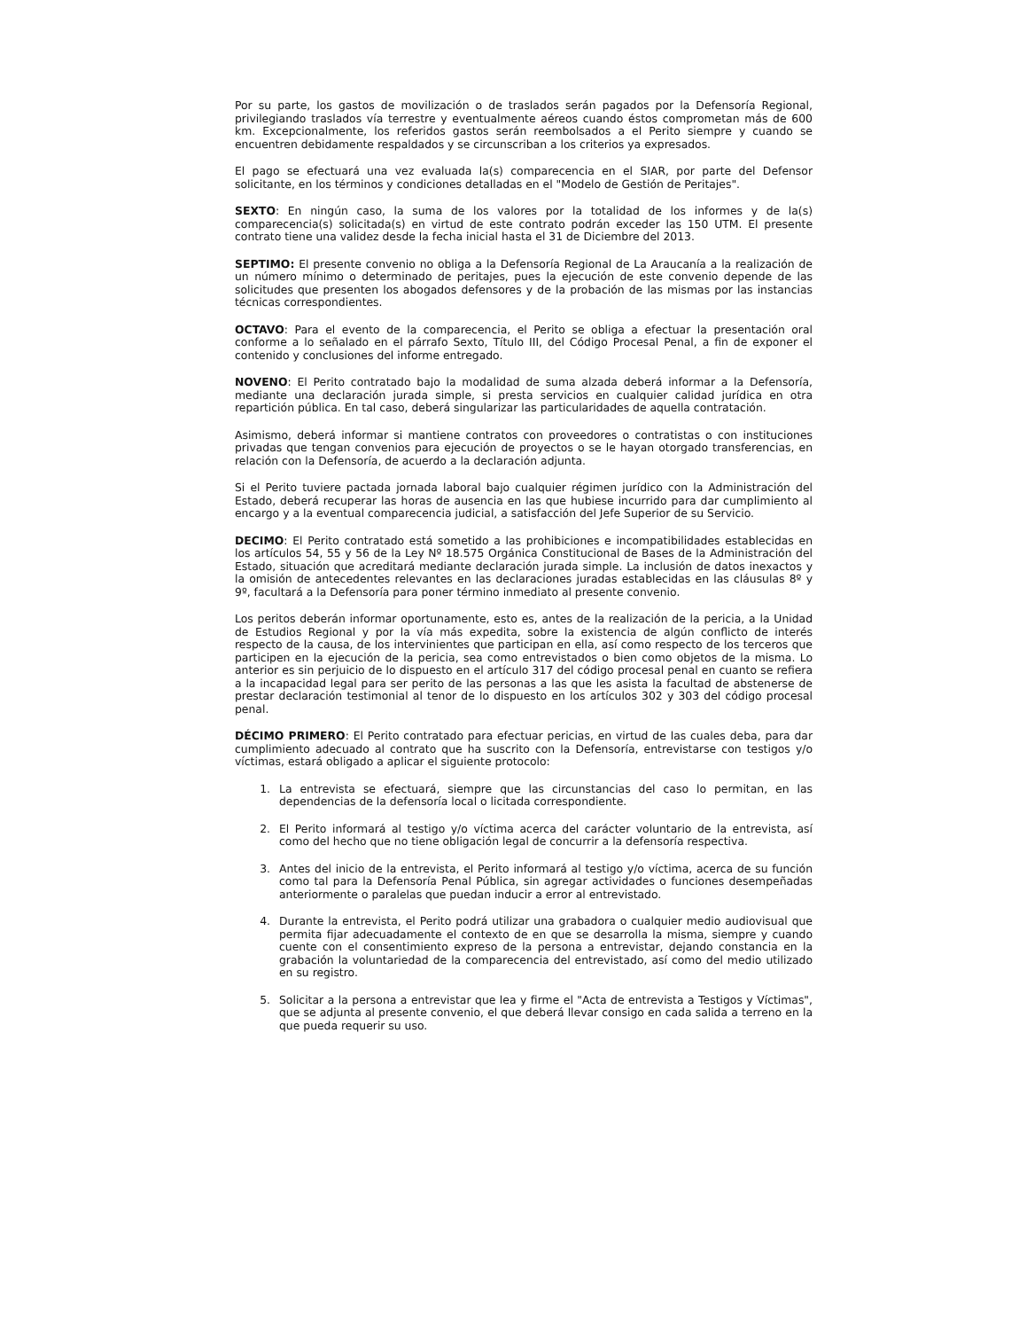Por su parte, los gastos de movilización o de traslados serán pagados por la Defensoría Regional, privilegiando traslados vía terrestre y eventualmente aéreos cuando éstos comprometan más de 600 km. Excepcionalmente, los referidos gastos serán reembolsados a el Perito siempre y cuando se encuentren debidamente respaldados y se circunscriban a los criterios ya expresados.
El pago se efectuará una vez evaluada la(s) comparecencia en el SIAR, por parte del Defensor solicitante, en los términos y condiciones detalladas en el "Modelo de Gestión de Peritajes".
SEXTO: En ningún caso, la suma de los valores por la totalidad de los informes y de la(s) comparecencia(s) solicitada(s) en virtud de este contrato podrán exceder las 150 UTM. El presente contrato tiene una validez desde la fecha inicial hasta el 31 de Diciembre del 2013.
SEPTIMO: El presente convenio no obliga a la Defensoría Regional de La Araucanía a la realización de un número mínimo o determinado de peritajes, pues la ejecución de este convenio depende de las solicitudes que presenten los abogados defensores y de la probación de las mismas por las instancias técnicas correspondientes.
OCTAVO: Para el evento de la comparecencia, el Perito se obliga a efectuar la presentación oral conforme a lo señalado en el párrafo Sexto, Título III, del Código Procesal Penal, a fin de exponer el contenido y conclusiones del informe entregado.
NOVENO: El Perito contratado bajo la modalidad de suma alzada deberá informar a la Defensoría, mediante una declaración jurada simple, si presta servicios en cualquier calidad jurídica en otra repartición pública. En tal caso, deberá singularizar las particularidades de aquella contratación.
Asimismo, deberá informar si mantiene contratos con proveedores o contratistas o con instituciones privadas que tengan convenios para ejecución de proyectos o se le hayan otorgado transferencias, en relación con la Defensoría, de acuerdo a la declaración adjunta.
Si el Perito tuviere pactada jornada laboral bajo cualquier régimen jurídico con la Administración del Estado, deberá recuperar las horas de ausencia en las que hubiese incurrido para dar cumplimiento al encargo y a la eventual comparecencia judicial, a satisfacción del Jefe Superior de su Servicio.
DECIMO: El Perito contratado está sometido a las prohibiciones e incompatibilidades establecidas en los artículos 54, 55 y 56 de la Ley Nº 18.575 Orgánica Constitucional de Bases de la Administración del Estado, situación que acreditará mediante declaración jurada simple. La inclusión de datos inexactos y la omisión de antecedentes relevantes en las declaraciones juradas establecidas en las cláusulas 8º y 9º, facultará a la Defensoría para poner término inmediato al presente convenio.
Los peritos deberán informar oportunamente, esto es, antes de la realización de la pericia, a la Unidad de Estudios Regional y por la vía más expedita, sobre la existencia de algún conflicto de interés respecto de la causa, de los intervinientes que participan en ella, así como respecto de los terceros que participen en la ejecución de la pericia, sea como entrevistados o bien como objetos de la misma. Lo anterior es sin perjuicio de lo dispuesto en el artículo 317 del código procesal penal en cuanto se refiera a la incapacidad legal para ser perito de las personas a las que les asista la facultad de abstenerse de prestar declaración testimonial al tenor de lo dispuesto en los artículos 302 y 303 del código procesal penal.
DÉCIMO PRIMERO: El Perito contratado para efectuar pericias, en virtud de las cuales deba, para dar cumplimiento adecuado al contrato que ha suscrito con la Defensoría, entrevistarse con testigos y/o víctimas, estará obligado a aplicar el siguiente protocolo:
1. La entrevista se efectuará, siempre que las circunstancias del caso lo permitan, en las dependencias de la defensoría local o licitada correspondiente.
2. El Perito informará al testigo y/o víctima acerca del carácter voluntario de la entrevista, así como del hecho que no tiene obligación legal de concurrir a la defensoría respectiva.
3. Antes del inicio de la entrevista, el Perito informará al testigo y/o víctima, acerca de su función como tal para la Defensoría Penal Pública, sin agregar actividades o funciones desempeñadas anteriormente o paralelas que puedan inducir a error al entrevistado.
4. Durante la entrevista, el Perito podrá utilizar una grabadora o cualquier medio audiovisual que permita fijar adecuadamente el contexto de en que se desarrolla la misma, siempre y cuando cuente con el consentimiento expreso de la persona a entrevistar, dejando constancia en la grabación la voluntariedad de la comparecencia del entrevistado, así como del medio utilizado en su registro.
5. Solicitar a la persona a entrevistar que lea y firme el "Acta de entrevista a Testigos y Víctimas", que se adjunta al presente convenio, el que deberá llevar consigo en cada salida a terreno en la que pueda requerir su uso.